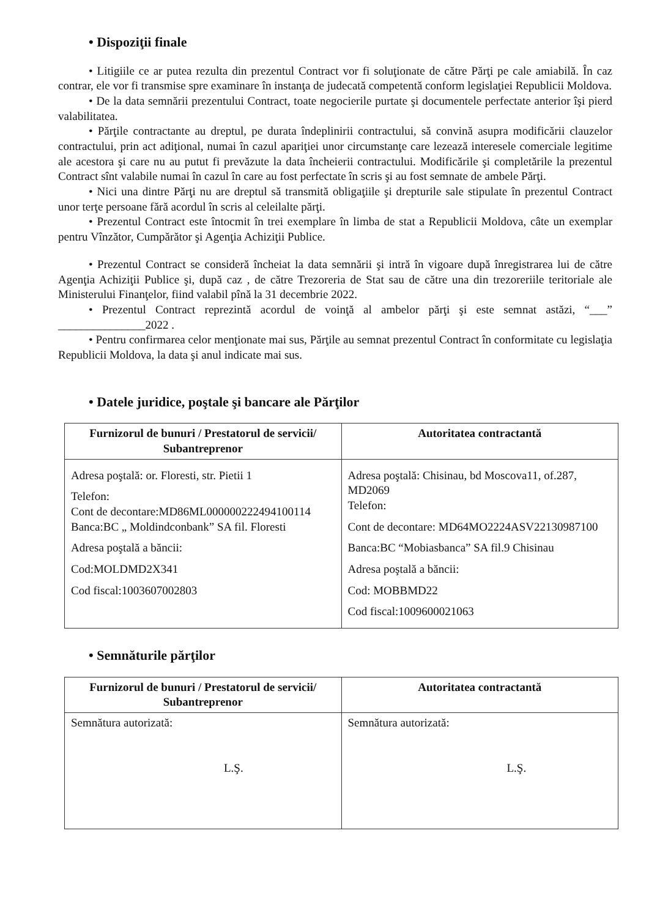• Dispoziţii finale
• Litigiile ce ar putea rezulta din prezentul Contract vor fi soluţionate de către Părţi pe cale amiabilă. În caz contrar, ele vor fi transmise spre examinare în instanţa de judecată competentă conform legislaţiei Republicii Moldova.
• De la data semnării prezentului Contract, toate negocierile purtate şi documentele perfectate anterior îşi pierd valabilitatea.
• Părţile contractante au dreptul, pe durata îndeplinirii contractului, să convină asupra modificării clauzelor contractului, prin act adiţional, numai în cazul apariţiei unor circumstanţe care lezează interesele comerciale legitime ale acestora şi care nu au putut fi prevăzute la data încheierii contractului. Modificările şi completările la prezentul Contract sînt valabile numai în cazul în care au fost perfectate în scris şi au fost semnate de ambele Părţi.
• Nici una dintre Părţi nu are dreptul să transmită obligaţiile şi drepturile sale stipulate în prezentul Contract unor terţe persoane fără acordul în scris al celeilalte părţi.
• Prezentul Contract este întocmit în trei exemplare în limba de stat a Republicii Moldova, câte un exemplar pentru Vînzător, Cumpărător şi Agenţia Achiziţii Publice.
• Prezentul Contract se consideră încheiat la data semnării şi intră în vigoare după înregistrarea lui de către Agenţia Achiziţii Publice şi, după caz , de către Trezoreria de Stat sau de către una din trezoreriile teritoriale ale Ministerului Finanţelor, fiind valabil pînă la 31 decembrie 2022.
• Prezentul Contract reprezintă acordul de voinţă al ambelor părţi şi este semnat astăzi, “___” _______________2022 .
• Pentru confirmarea celor menţionate mai sus, Părţile au semnat prezentul Contract în conformitate cu legislaţia Republicii Moldova, la data şi anul indicate mai sus.
• Datele juridice, poştale şi bancare ale Părţilor
| Furnizorul de bunuri / Prestatorul de servicii/ Subantreprenor | Autoritatea contractantă |
| --- | --- |
| Adresa poştală: or. Floresti, str. Pietii 1 Telefon: Cont de decontare:MD86ML000000222494100114 Banca:BC „ Moldindconbank” SA fil. Floresti Adresa poştală a băncii: Cod:MOLDMD2X341 Cod fiscal:1003607002803 | Adresa poştală: Chisinau, bd Moscova11, of.287, MD2069 Telefon: Cont de decontare: MD64MO2224ASV22130987100 Banca:BC “Mobiasbanca” SA fil.9 Chisinau Adresa poştală a băncii: Cod: MOBBMD22 Cod fiscal:1009600021063 |
• Semnăturile părţilor
| Furnizorul de bunuri / Prestatorul de servicii/ Subantreprenor | Autoritatea contractantă |
| --- | --- |
| Semnătura autorizată: L.Ş. | Semnătura autorizată: L.Ş. |